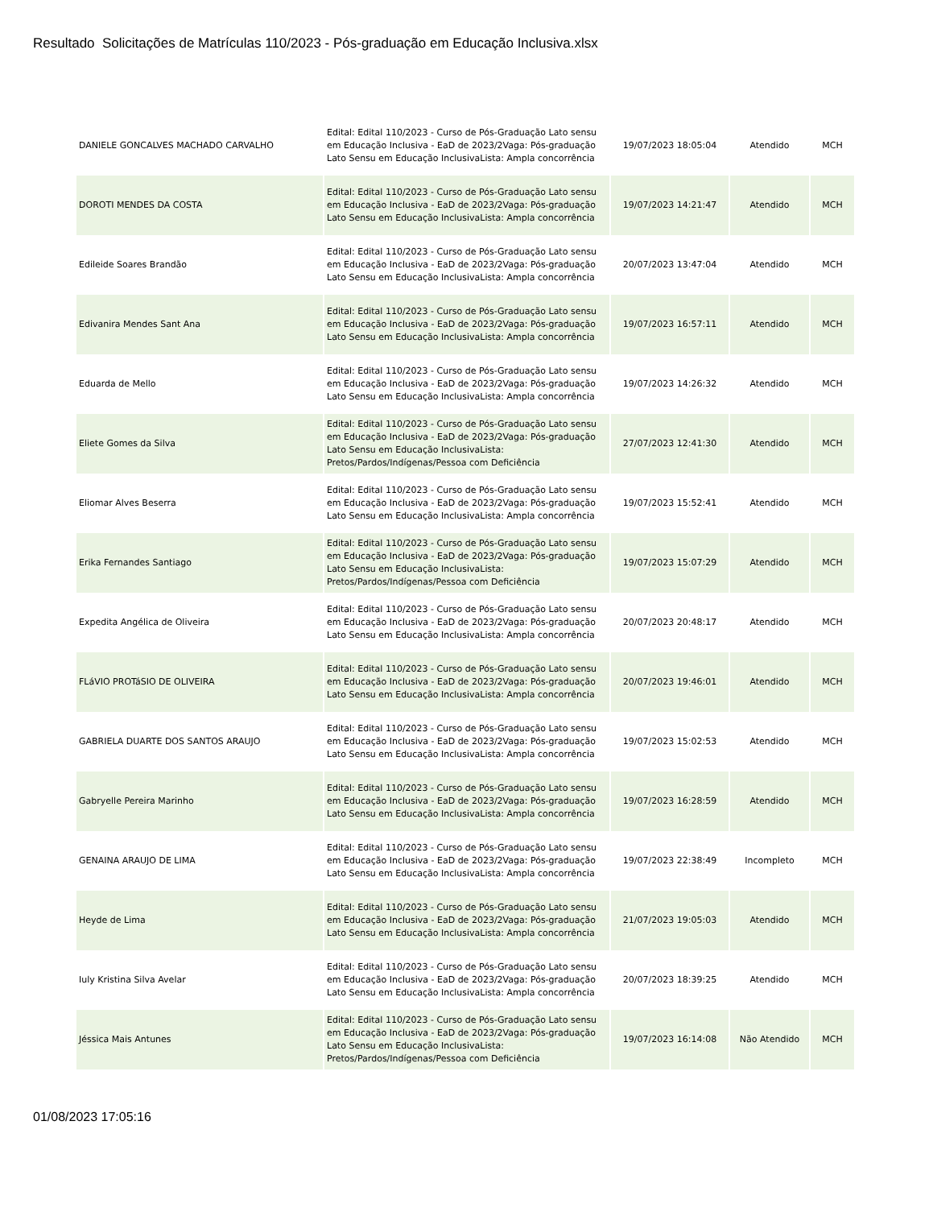Resultado Solicitações de Matrículas 110/2023 - Pós-graduação em Educação Inclusiva.xlsx
| DANIELE GONCALVES MACHADO CARVALHO | Edital: Edital 110/2023 - Curso de Pós-Graduação Lato sensu em Educação Inclusiva - EaD de 2023/2Vaga: Pós-graduação Lato Sensu em Educação InclusivaLista: Ampla concorrência | 19/07/2023 18:05:04 | Atendido | MCH |
| DOROTI MENDES DA COSTA | Edital: Edital 110/2023 - Curso de Pós-Graduação Lato sensu em Educação Inclusiva - EaD de 2023/2Vaga: Pós-graduação Lato Sensu em Educação InclusivaLista: Ampla concorrência | 19/07/2023 14:21:47 | Atendido | MCH |
| Edileide Soares Brandão | Edital: Edital 110/2023 - Curso de Pós-Graduação Lato sensu em Educação Inclusiva - EaD de 2023/2Vaga: Pós-graduação Lato Sensu em Educação InclusivaLista: Ampla concorrência | 20/07/2023 13:47:04 | Atendido | MCH |
| Edivanira Mendes Sant Ana | Edital: Edital 110/2023 - Curso de Pós-Graduação Lato sensu em Educação Inclusiva - EaD de 2023/2Vaga: Pós-graduação Lato Sensu em Educação InclusivaLista: Ampla concorrência | 19/07/2023 16:57:11 | Atendido | MCH |
| Eduarda de Mello | Edital: Edital 110/2023 - Curso de Pós-Graduação Lato sensu em Educação Inclusiva - EaD de 2023/2Vaga: Pós-graduação Lato Sensu em Educação InclusivaLista: Ampla concorrência | 19/07/2023 14:26:32 | Atendido | MCH |
| Eliete Gomes da Silva | Edital: Edital 110/2023 - Curso de Pós-Graduação Lato sensu em Educação Inclusiva - EaD de 2023/2Vaga: Pós-graduação Lato Sensu em Educação InclusivaLista: Pretos/Pardos/Indígenas/Pessoa com Deficiência | 27/07/2023 12:41:30 | Atendido | MCH |
| Eliomar Alves Beserra | Edital: Edital 110/2023 - Curso de Pós-Graduação Lato sensu em Educação Inclusiva - EaD de 2023/2Vaga: Pós-graduação Lato Sensu em Educação InclusivaLista: Ampla concorrência | 19/07/2023 15:52:41 | Atendido | MCH |
| Erika Fernandes Santiago | Edital: Edital 110/2023 - Curso de Pós-Graduação Lato sensu em Educação Inclusiva - EaD de 2023/2Vaga: Pós-graduação Lato Sensu em Educação InclusivaLista: Pretos/Pardos/Indígenas/Pessoa com Deficiência | 19/07/2023 15:07:29 | Atendido | MCH |
| Expedita Angélica de Oliveira | Edital: Edital 110/2023 - Curso de Pós-Graduação Lato sensu em Educação Inclusiva - EaD de 2023/2Vaga: Pós-graduação Lato Sensu em Educação InclusivaLista: Ampla concorrência | 20/07/2023 20:48:17 | Atendido | MCH |
| FLáVIO PROTáSIO DE OLIVEIRA | Edital: Edital 110/2023 - Curso de Pós-Graduação Lato sensu em Educação Inclusiva - EaD de 2023/2Vaga: Pós-graduação Lato Sensu em Educação InclusivaLista: Ampla concorrência | 20/07/2023 19:46:01 | Atendido | MCH |
| GABRIELA DUARTE DOS SANTOS ARAUJO | Edital: Edital 110/2023 - Curso de Pós-Graduação Lato sensu em Educação Inclusiva - EaD de 2023/2Vaga: Pós-graduação Lato Sensu em Educação InclusivaLista: Ampla concorrência | 19/07/2023 15:02:53 | Atendido | MCH |
| Gabryelle Pereira Marinho | Edital: Edital 110/2023 - Curso de Pós-Graduação Lato sensu em Educação Inclusiva - EaD de 2023/2Vaga: Pós-graduação Lato Sensu em Educação InclusivaLista: Ampla concorrência | 19/07/2023 16:28:59 | Atendido | MCH |
| GENAINA ARAUJO DE LIMA | Edital: Edital 110/2023 - Curso de Pós-Graduação Lato sensu em Educação Inclusiva - EaD de 2023/2Vaga: Pós-graduação Lato Sensu em Educação InclusivaLista: Ampla concorrência | 19/07/2023 22:38:49 | Incompleto | MCH |
| Heyde de Lima | Edital: Edital 110/2023 - Curso de Pós-Graduação Lato sensu em Educação Inclusiva - EaD de 2023/2Vaga: Pós-graduação Lato Sensu em Educação InclusivaLista: Ampla concorrência | 21/07/2023 19:05:03 | Atendido | MCH |
| Iuly Kristina Silva Avelar | Edital: Edital 110/2023 - Curso de Pós-Graduação Lato sensu em Educação Inclusiva - EaD de 2023/2Vaga: Pós-graduação Lato Sensu em Educação InclusivaLista: Ampla concorrência | 20/07/2023 18:39:25 | Atendido | MCH |
| Jéssica Mais Antunes | Edital: Edital 110/2023 - Curso de Pós-Graduação Lato sensu em Educação Inclusiva - EaD de 2023/2Vaga: Pós-graduação Lato Sensu em Educação InclusivaLista: Pretos/Pardos/Indígenas/Pessoa com Deficiência | 19/07/2023 16:14:08 | Não Atendido | MCH |
01/08/2023 17:05:16